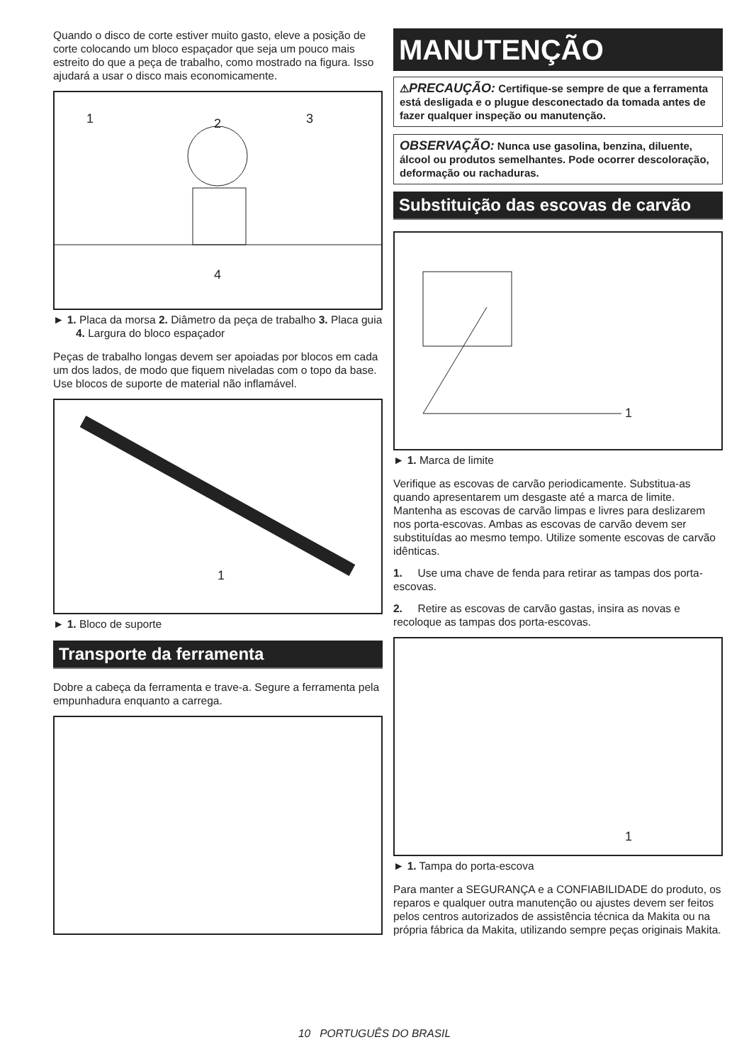Quando o disco de corte estiver muito gasto, eleve a posição de corte colocando um bloco espaçador que seja um pouco mais estreito do que a peça de trabalho, como mostrado na figura. Isso ajudará a usar o disco mais economicamente.
1 2 3
4
► 1. Placa da morsa 2. Diâmetro da peça de trabalho 3. Placa guia 4. Largura do bloco espaçador
Peças de trabalho longas devem ser apoiadas por blocos em cada um dos lados, de modo que fiquem niveladas com o topo da base. Use blocos de suporte de material não inflamável.
1
► 1. Bloco de suporte
Transporte da ferramenta
Dobre a cabeça da ferramenta e trave-a. Segure a ferramenta pela empunhadura enquanto a carrega.
MANUTENÇÃO
⚠PRECAUÇÃO: Certifique-se sempre de que a ferramenta está desligada e o plugue desconectado da tomada antes de fazer qualquer inspeção ou manutenção.
OBSERVAÇÃO: Nunca use gasolina, benzina, diluente, álcool ou produtos semelhantes. Pode ocorrer descoloração, deformação ou rachaduras.
Substituição das escovas de carvão
1
► 1. Marca de limite
Verifique as escovas de carvão periodicamente. Substitua-as quando apresentarem um desgaste até a marca de limite. Mantenha as escovas de carvão limpas e livres para deslizarem nos porta-escovas. Ambas as escovas de carvão devem ser substituídas ao mesmo tempo. Utilize somente escovas de carvão idênticas.
1. Use uma chave de fenda para retirar as tampas dos porta-escovas.
2. Retire as escovas de carvão gastas, insira as novas e recoloque as tampas dos porta-escovas.
1
► 1. Tampa do porta-escova
Para manter a SEGURANÇA e a CONFIABILIDADE do produto, os reparos e qualquer outra manutenção ou ajustes devem ser feitos pelos centros autorizados de assistência técnica da Makita ou na própria fábrica da Makita, utilizando sempre peças originais Makita.
10 PORTUGUÊS DO BRASIL